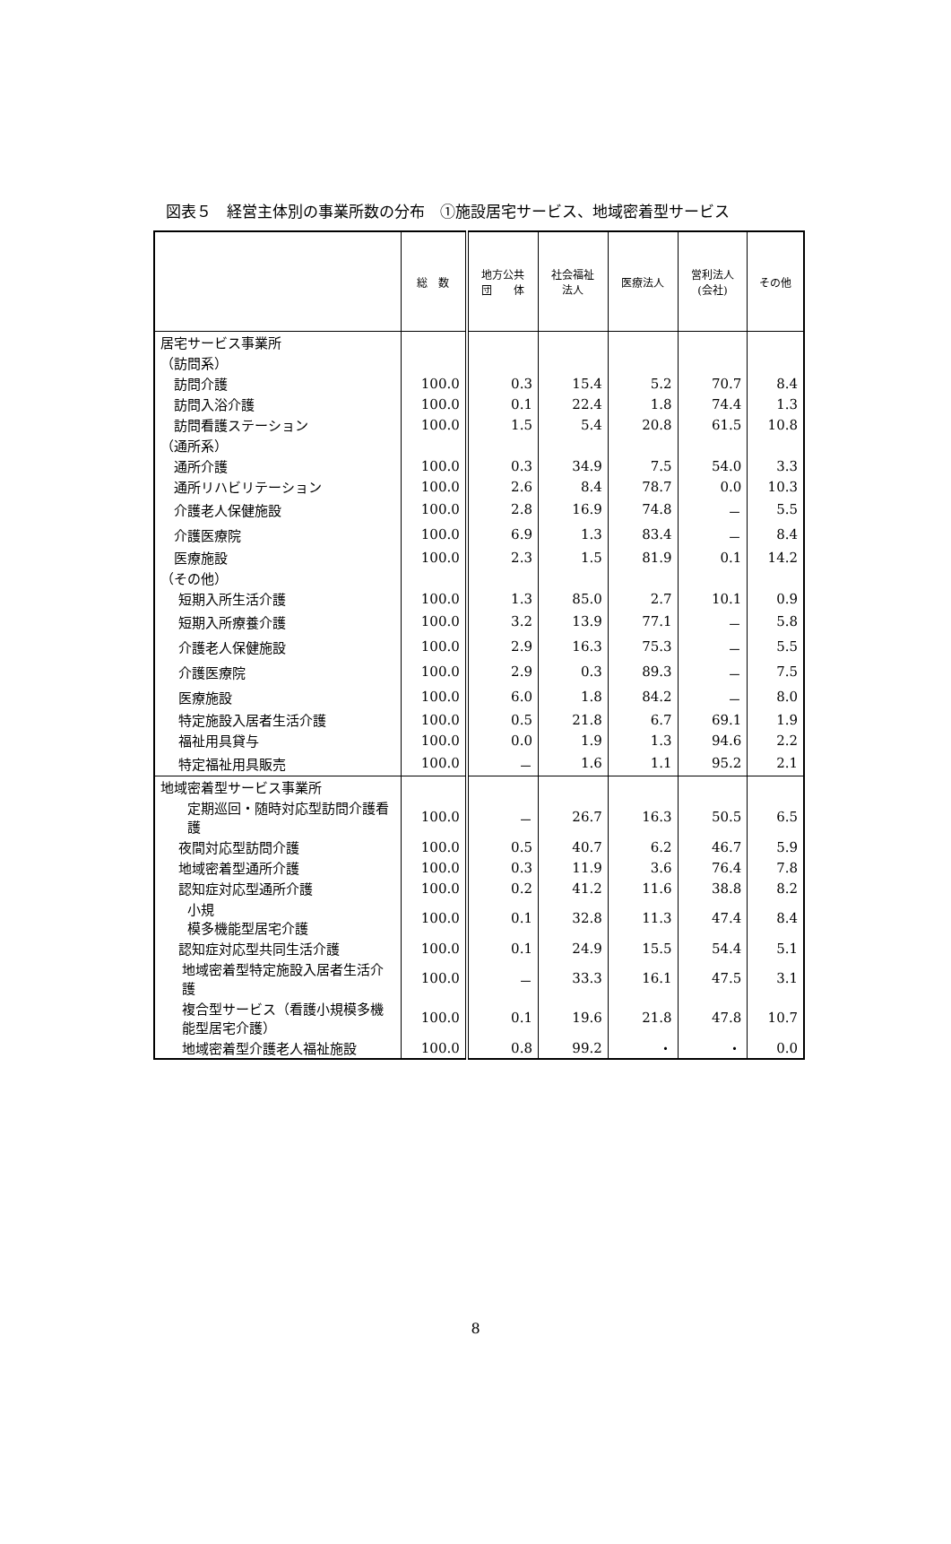図表５　経営主体別の事業所数の分布　①施設居宅サービス、地域密着型サービス
| | 総 数 | 地方公共 団 体 | 社会福祉 法人 | 医療法人 | 営利法人 (会社) | その他 |
| --- | --- | --- | --- | --- | --- | --- |
| 居宅サービス事業所 | | | | | | |
| （訪問系） | | | | | | |
| 訪問介護 | 100.0 | 0.3 | 15.4 | 5.2 | 70.7 | 8.4 |
| 訪問入浴介護 | 100.0 | 0.1 | 22.4 | 1.8 | 74.4 | 1.3 |
| 訪問看護ステーション | 100.0 | 1.5 | 5.4 | 20.8 | 61.5 | 10.8 |
| （通所系） | | | | | | |
| 通所介護 | 100.0 | 0.3 | 34.9 | 7.5 | 54.0 | 3.3 |
| 通所リハビリテーション | 100.0 | 2.6 | 8.4 | 78.7 | 0.0 | 10.3 |
| 介護老人保健施設 | 100.0 | 2.8 | 16.9 | 74.8 | － | 5.5 |
| 介護医療院 | 100.0 | 6.9 | 1.3 | 83.4 | － | 8.4 |
| 医療施設 | 100.0 | 2.3 | 1.5 | 81.9 | 0.1 | 14.2 |
| （その他） | | | | | | |
| 短期入所生活介護 | 100.0 | 1.3 | 85.0 | 2.7 | 10.1 | 0.9 |
| 短期入所療養介護 | 100.0 | 3.2 | 13.9 | 77.1 | － | 5.8 |
| 介護老人保健施設 | 100.0 | 2.9 | 16.3 | 75.3 | － | 5.5 |
| 介護医療院 | 100.0 | 2.9 | 0.3 | 89.3 | － | 7.5 |
| 医療施設 | 100.0 | 6.0 | 1.8 | 84.2 | － | 8.0 |
| 特定施設入居者生活介護 | 100.0 | 0.5 | 21.8 | 6.7 | 69.1 | 1.9 |
| 福祉用具貸与 | 100.0 | 0.0 | 1.9 | 1.3 | 94.6 | 2.2 |
| 特定福祉用具販売 | 100.0 | － | 1.6 | 1.1 | 95.2 | 2.1 |
| 地域密着型サービス事業所 | | | | | | |
| 定期巡回・随時対応型訪問介護看護 | 100.0 | － | 26.7 | 16.3 | 50.5 | 6.5 |
| 夜間対応型訪問介護 | 100.0 | 0.5 | 40.7 | 6.2 | 46.7 | 5.9 |
| 地域密着型通所介護 | 100.0 | 0.3 | 11.9 | 3.6 | 76.4 | 7.8 |
| 認知症対応型通所介護 | 100.0 | 0.2 | 41.2 | 11.6 | 38.8 | 8.2 |
| 小規 模多機能型居宅介護 | 100.0 | 0.1 | 32.8 | 11.3 | 47.4 | 8.4 |
| 認知症対応型共同生活介護 | 100.0 | 0.1 | 24.9 | 15.5 | 54.4 | 5.1 |
| 地域密着型特定施設入居者生活介護 | 100.0 | － | 33.3 | 16.1 | 47.5 | 3.1 |
| 複合型サービス（看護小規模多機能型居宅介護） | 100.0 | 0.1 | 19.6 | 21.8 | 47.8 | 10.7 |
| 地域密着型介護老人福祉施設 | 100.0 | 0.8 | 99.2 | ・ | ・ | 0.0 |
8